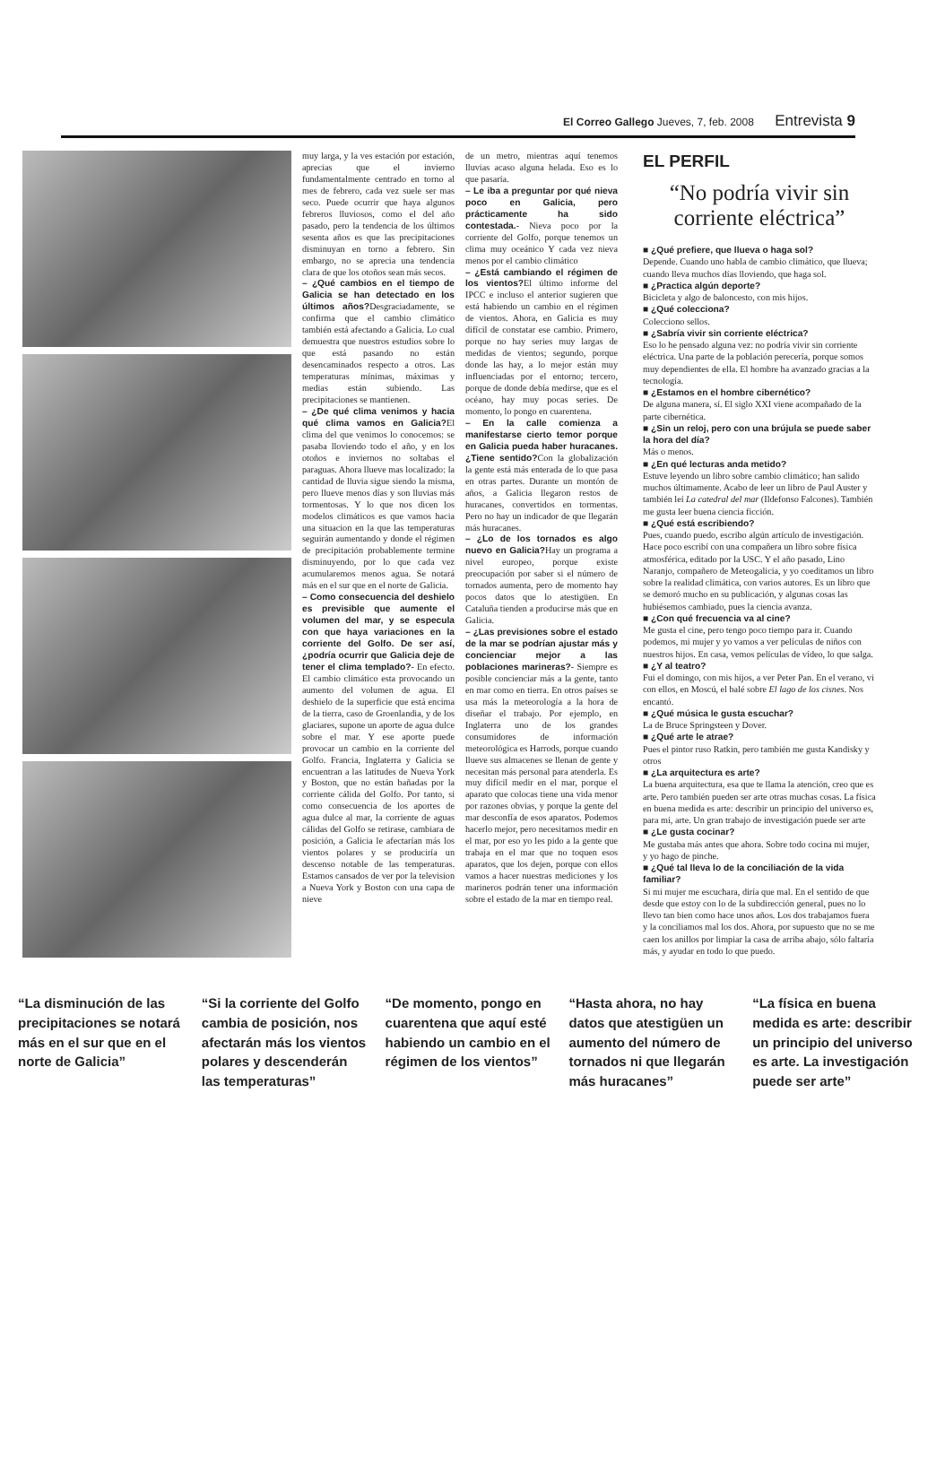El Correo Gallego Jueves, 7, feb. 2008 Entrevista 9
muy larga, y la ves estación por estación, aprecias que el invierno fundamentalmente centrado en torno al mes de febrero, cada vez suele ser mas seco. Puede ocurrir que haya algunos febreros lluviosos, como el del año pasado, pero la tendencia de los últimos sesenta años es que las precipitaciones disminuyan en torno a febrero. Sin embargo, no se aprecia una tendencia clara de que los otoños sean más secos.
– ¿Qué cambios en el tiempo de Galicia se han detectado en los últimos años?Desgraciadamente, se confirma que el cambio climático también está afectando a Galicia. Lo cual demuestra que nuestros estudios sobre lo que está pasando no están desencaminados respecto a otros. Las temperaturas mínimas, máximas y medias están subiendo. Las precipitaciones se mantienen.
– ¿De qué clima venimos y hacia qué clima vamos en Galicia?El clima del que venimos lo conocemos: se pasaba lloviendo todo el año, y en los otoños e inviernos no soltabas el paraguas. Ahora llueve mas localizado: la cantidad de lluvia sigue siendo la misma, pero llueve menos días y son lluvias más tormentosas. Y lo que nos dicen los modelos climáticos es que vamos hacia una situacion en la que las temperaturas seguirán aumentando y donde el régimen de precipitación probablemente termine disminuyendo, por lo que cada vez acumularemos menos agua. Se notará más en el sur que en el norte de Galicia.
– Como consecuencia del deshielo es previsible que aumente el volumen del mar, y se especula con que haya variaciones en la corriente del Golfo. De ser así, ¿podría ocurrir que Galicia deje de tener el clima templado?- En efecto. El cambio climático esta provocando un aumento del volumen de agua. El deshielo de la superficie que está encima de la tierra, caso de Groenlandia, y de los glaciares, supone un aporte de agua dulce sobre el mar. Y ese aporte puede provocar un cambio en la corriente del Golfo. Francia, Inglaterra y Galicia se encuentran a las latitudes de Nueva York y Boston, que no están bañadas por la corriente cálida del Golfo. Por tanto, si como consecuencia de los aportes de agua dulce al mar, la corriente de aguas cálidas del Golfo se retirase, cambiara de posición, a Galicia le afectarían más los vientos polares y se produciría un descenso notable de las temperaturas. Estamos cansados de ver por la television a Nueva York y Boston con una capa de nieve
de un metro, mientras aquí tenemos lluvias acaso alguna helada. Eso es lo que pasaría.
– Le iba a preguntar por qué nieva poco en Galicia, pero prácticamente ha sido contestada.- Nieva poco por la corriente del Golfo, porque tenemos un clima muy oceánico Y cada vez nieva menos por el cambio climático
– ¿Está cambiando el régimen de los vientos?El último informe del IPCC e incluso el anterior sugieren que está habiendo un cambio en el régimen de vientos. Ahora, en Galicia es muy difícil de constatar ese cambio. Primero, porque no hay series muy largas de medidas de vientos; segundo, porque donde las hay, a lo mejor están muy influenciadas por el entorno; tercero, porque de donde debía medirse, que es el océano, hay muy pocas series. De momento, lo pongo en cuarentena.
– En la calle comienza a manifestarse cierto temor porque en Galicia pueda haber huracanes. ¿Tiene sentido?Con la globalización la gente está más enterada de lo que pasa en otras partes. Durante un montón de años, a Galicia llegaron restos de huracanes, convertidos en tormentas. Pero no hay un indicador de que llegarán más huracanes.
– ¿Lo de los tornados es algo nuevo en Galicia?Hay un programa a nivel europeo, porque existe preocupación por saber si el número de tornados aumenta, pero de momento hay pocos datos que lo atestigüen. En Cataluña tienden a producirse más que en Galicia.
– ¿Las previsiones sobre el estado de la mar se podrían ajustar más y concienciar mejor a las poblaciones marineras?- Siempre es posible concienciar más a la gente, tanto en mar como en tierra. En otros países se usa más la meteorología a la hora de diseñar el trabajo. Por ejemplo, en Inglaterra uno de los grandes consumidores de información meteorológica es Harrods, porque cuando llueve sus almacenes se llenan de gente y necesitan más personal para atenderla. Es muy difícil medir en el mar, porque el aparato que colocas tiene una vida menor por razones obvias, y porque la gente del mar desconfía de esos aparatos. Podemos hacerlo mejor, pero necesitamos medir en el mar, por eso yo les pido a la gente que trabaja en el mar que no toquen esos aparatos, que los dejen, porque con ellos vamos a hacer nuestras mediciones y los marineros podrán tener una información sobre el estado de la mar en tiempo real.
EL PERFIL
“No podría vivir sin corriente eléctrica”
■ ¿Qué prefiere, que llueva o haga sol?
Depende. Cuando uno habla de cambio climático, que llueva; cuando lleva muchos días lloviendo, que haga sol.
■ ¿Practica algún deporte?
Bicicleta y algo de baloncesto, con mis hijos.
■ ¿Qué colecciona?
Colecciono sellos.
■ ¿Sabría vivir sin corriente eléctrica?
Eso lo he pensado alguna vez: no podría vivir sin corriente eléctrica. Una parte de la población perecería, porque somos muy dependientes de ella. El hombre ha avanzado gracias a la tecnología.
■ ¿Estamos en el hombre cibernético?
De alguna manera, sí. El siglo XXI viene acompañado de la parte cibernética.
■ ¿Sin un reloj, pero con una brújula se puede saber la hora del día?
Más o menos.
■ ¿En qué lecturas anda metido?
Estuve leyendo un libro sobre cambio climático; han salido muchos últimamente. Acabo de leer un libro de Paul Auster y también leí La catedral del mar (Ildefonso Falcones). También me gusta leer buena ciencia ficción.
■ ¿Qué está escribiendo?
Pues, cuando puedo, escribo algún artículo de investigación. Hace poco escribí con una compañera un libro sobre física atmosférica, editado por la USC. Y el año pasado, Lino Naranjo, compañero de Meteogalicia, y yo coeditamos un libro sobre la realidad climática, con varios autores. Es un libro que se demoró mucho en su publicación, y algunas cosas las hubiésemos cambiado, pues la ciencia avanza.
■ ¿Con qué frecuencia va al cine?
Me gusta el cine, pero tengo poco tiempo para ir. Cuando podemos, mi mujer y yo vamos a ver películas de niños con nuestros hijos. En casa, vemos películas de vídeo, lo que salga.
■ ¿Y al teatro?
Fui el domingo, con mis hijos, a ver Peter Pan. En el verano, vi con ellos, en Moscú, el balé sobre El lago de los cisnes. Nos encantó.
■ ¿Qué música le gusta escuchar?
La de Bruce Springsteen y Dover.
■ ¿Qué arte le atrae?
Pues el pintor ruso Ratkin, pero también me gusta Kandisky y otros
■ ¿La arquitectura es arte?
La buena arquitectura, esa que te llama la atención, creo que es arte. Pero también pueden ser arte otras muchas cosas. La física en buena medida es arte: describir un principio del universo es, para mí, arte. Un gran trabajo de investigación puede ser arte
■ ¿Le gusta cocinar?
Me gustaba más antes que ahora. Sobre todo cocina mi mujer, y yo hago de pinche.
■ ¿Qué tal lleva lo de la conciliación de la vida familiar?
Si mi mujer me escuchara, diría que mal. En el sentido de que desde que estoy con lo de la subdirección general, pues no lo llevo tan bien como hace unos años. Los dos trabajamos fuera y la conciliamos mal los dos. Ahora, por supuesto que no se me caen los anillos por limpiar la casa de arriba abajo, sólo faltaría más, y ayudar en todo lo que puedo.
“La disminución de las precipitaciones se notará más en el sur que en el norte de Galicia”
“Si la corriente del Golfo cambia de posición, nos afectarán más los vientos polares y descenderán las temperaturas”
“De momento, pongo en cuarentena que aquí esté habiendo un cambio en el régimen de los vientos”
“Hasta ahora, no hay datos que atestigüen un aumento del número de tornados ni que llegarán más huracanes”
“La física en buena medida es arte: describir un principio del universo es arte. La investigación puede ser arte”